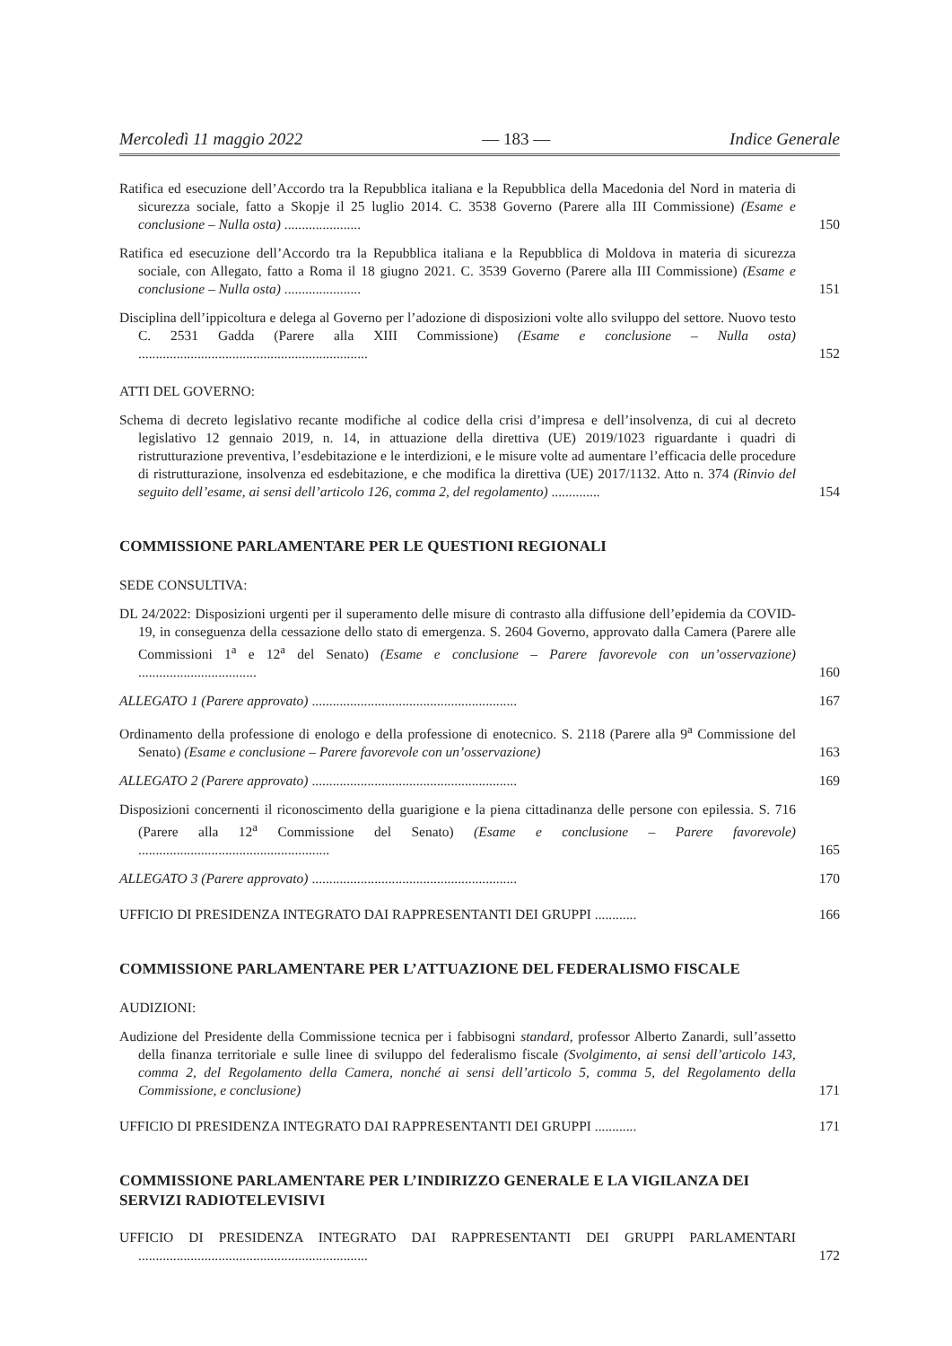Mercoledì 11 maggio 2022 — 183 — Indice Generale
Ratifica ed esecuzione dell’Accordo tra la Repubblica italiana e la Repubblica della Macedonia del Nord in materia di sicurezza sociale, fatto a Skopje il 25 luglio 2014. C. 3538 Governo (Parere alla III Commissione) (Esame e conclusione – Nulla osta) ......................
150
Ratifica ed esecuzione dell’Accordo tra la Repubblica italiana e la Repubblica di Moldova in materia di sicurezza sociale, con Allegato, fatto a Roma il 18 giugno 2021. C. 3539 Governo (Parere alla III Commissione) (Esame e conclusione – Nulla osta) ......................
151
Disciplina dell’ippicoltura e delega al Governo per l’adozione di disposizioni volte allo sviluppo del settore. Nuovo testo C. 2531 Gadda (Parere alla XIII Commissione) (Esame e conclusione – Nulla osta) ..................................................................
152
ATTI DEL GOVERNO:
Schema di decreto legislativo recante modifiche al codice della crisi d’impresa e dell’insolvenza, di cui al decreto legislativo 12 gennaio 2019, n. 14, in attuazione della direttiva (UE) 2019/1023 riguardante i quadri di ristrutturazione preventiva, l’esdebitazione e le interdizioni, e le misure volte ad aumentare l’efficacia delle procedure di ristrutturazione, insolvenza ed esdebitazione, e che modifica la direttiva (UE) 2017/1132. Atto n. 374 (Rinvio del seguito dell’esame, ai sensi dell’articolo 126, comma 2, del regolamento) ..............
154
COMMISSIONE PARLAMENTARE PER LE QUESTIONI REGIONALI
SEDE CONSULTIVA:
DL 24/2022: Disposizioni urgenti per il superamento delle misure di contrasto alla diffusione dell’epidemia da COVID-19, in conseguenza della cessazione dello stato di emergenza. S. 2604 Governo, approvato dalla Camera (Parere alle Commissioni 1<sup>a</sup> e 12<sup>a</sup> del Senato) (Esame e conclusione – Parere favorevole con un’osservazione) ..................................
160
ALLEGATO 1 (Parere approvato) ...........................................................
167
Ordinamento della professione di enologo e della professione di enotecnico. S. 2118 (Parere alla 9<sup>a</sup> Commissione del Senato) (Esame e conclusione – Parere favorevole con un’osservazione)
163
ALLEGATO 2 (Parere approvato) ...........................................................
169
Disposizioni concernenti il riconoscimento della guarigione e la piena cittadinanza delle persone con epilessia. S. 716 (Parere alla 12<sup>a</sup> Commissione del Senato) (Esame e conclusione – Parere favorevole) .......................................................
165
ALLEGATO 3 (Parere approvato) ...........................................................
170
UFFICIO DI PRESIDENZA INTEGRATO DAI RAPPRESENTANTI DEI GRUPPI ............ 166
COMMISSIONE PARLAMENTARE PER L’ATTUAZIONE DEL FEDERALISMO FISCALE
AUDIZIONI:
Audizione del Presidente della Commissione tecnica per i fabbisogni standard, professor Alberto Zanardi, sull’assetto della finanza territoriale e sulle linee di sviluppo del federalismo fiscale (Svolgimento, ai sensi dell’articolo 143, comma 2, del Regolamento della Camera, nonché ai sensi dell’articolo 5, comma 5, del Regolamento della Commissione, e conclusione)
171
UFFICIO DI PRESIDENZA INTEGRATO DAI RAPPRESENTANTI DEI GRUPPI ............ 171
COMMISSIONE PARLAMENTARE PER L’INDIRIZZO GENERALE E LA VIGILANZA DEI SERVIZI RADIOTELEVISIVI
UFFICIO DI PRESIDENZA INTEGRATO DAI RAPPRESENTANTI DEI GRUPPI PARLAMENTARI ..................................................................
172